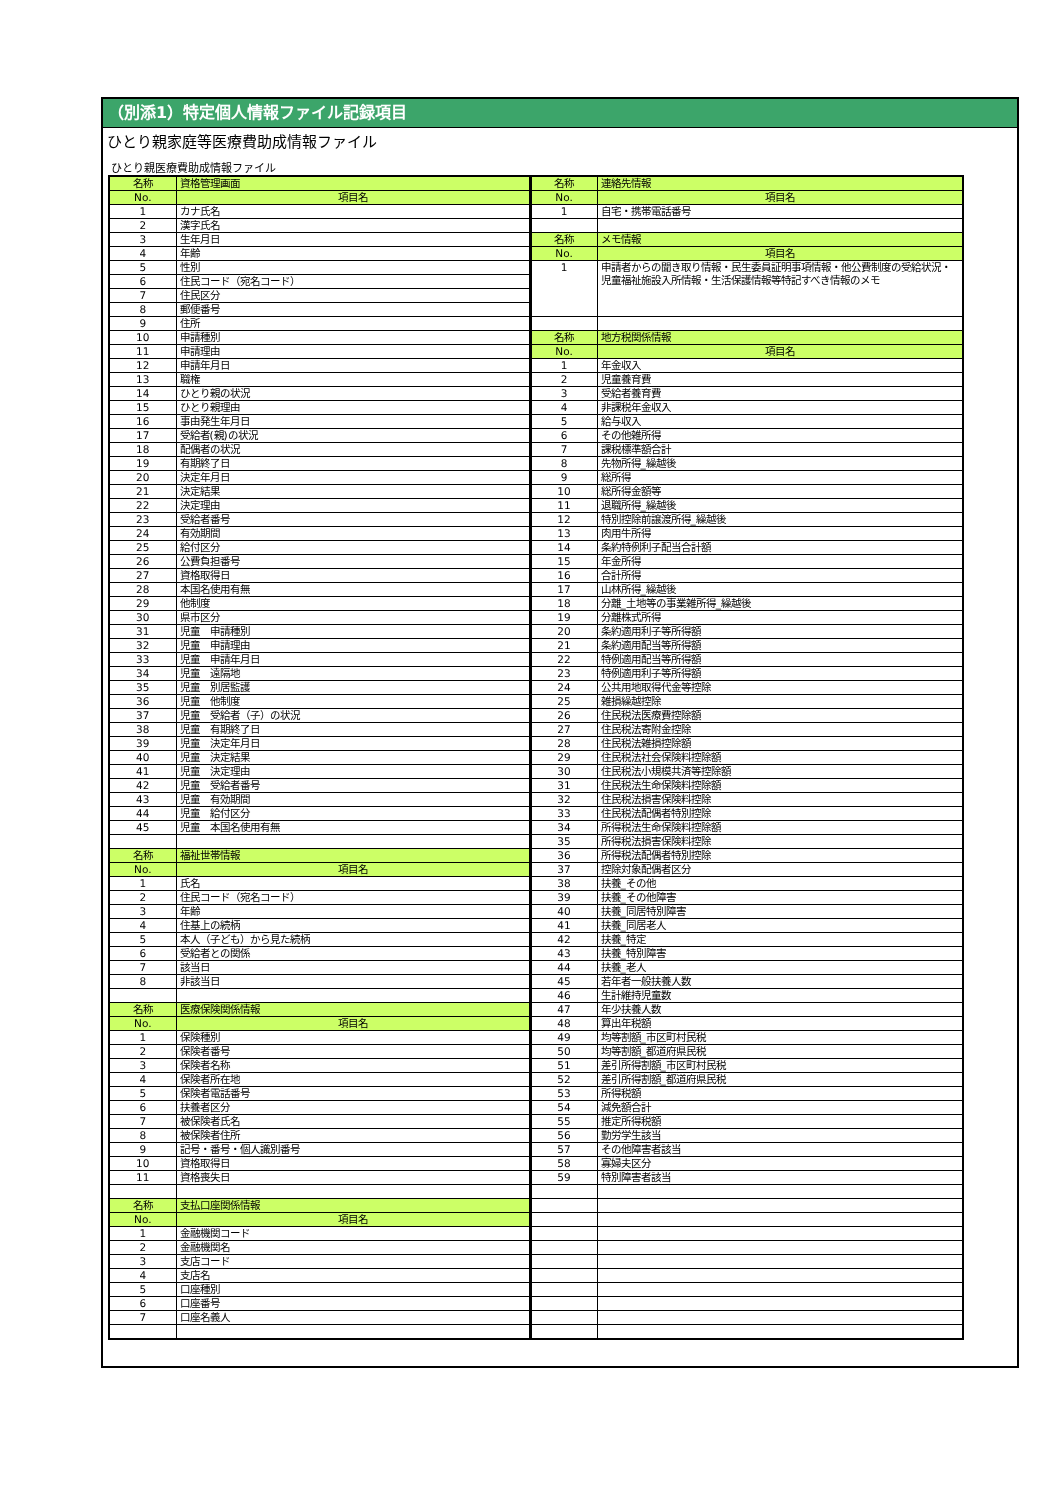（別添1）特定個人情報ファイル記録項目
ひとり親家庭等医療費助成情報ファイル
ひとり親医療費助成情報ファイル
| 名称 | 資格管理画面 | 名称 | 連絡先情報 |
| No. | 項目名 | No. | 項目名 |
| 1 | カナ氏名 | 1 | 自宅・携帯電話番号 |
| 2 | 漢字氏名 | | |
| 3 | 生年月日 | 名称 | メモ情報 |
| 4 | 年齢 | No. | 項目名 |
| 5 | 性別 | 1 | 申請者からの聞き取り情報・民生委員証明事項情報・他公費制度の受給状況・児童福祉施設入所情報・生活保護情報等特記すべき情報のメモ |
| 6 | 住民コード（宛名コード） | | |
| 7 | 住民区分 | | |
| 8 | 郵便番号 | | |
| 9 | 住所 | | |
| 10 | 申請種別 | 名称 | 地方税関係情報 |
| 11 | 申請理由 | No. | 項目名 |
| 12 | 申請年月日 | 1 | 年金収入 |
| 13 | 職権 | 2 | 児童養育費 |
| 14 | ひとり親の状況 | 3 | 受給者養育費 |
| 15 | ひとり親理由 | 4 | 非課税年金収入 |
| 16 | 事由発生年月日 | 5 | 給与収入 |
| 17 | 受給者(親)の状況 | 6 | その他雑所得 |
| 18 | 配偶者の状況 | 7 | 課税標準額合計 |
| 19 | 有期終了日 | 8 | 先物所得_繰越後 |
| 20 | 決定年月日 | 9 | 総所得 |
| 21 | 決定結果 | 10 | 総所得金額等 |
| 22 | 決定理由 | 11 | 退職所得_繰越後 |
| 23 | 受給者番号 | 12 | 特別控除前譲渡所得_繰越後 |
| 24 | 有効期間 | 13 | 肉用牛所得 |
| 25 | 給付区分 | 14 | 条約特例利子配当合計額 |
| 26 | 公費負担番号 | 15 | 年金所得 |
| 27 | 資格取得日 | 16 | 合計所得 |
| 28 | 本国名使用有無 | 17 | 山林所得_繰越後 |
| 29 | 他制度 | 18 | 分離_土地等の事業雑所得_繰越後 |
| 30 | 県市区分 | 19 | 分離株式所得 |
| 31 | 児童 申請種別 | 20 | 条約適用利子等所得額 |
| 32 | 児童 申請理由 | 21 | 条約適用配当等所得額 |
| 33 | 児童 申請年月日 | 22 | 特例適用配当等所得額 |
| 34 | 児童 遠隔地 | 23 | 特例適用利子等所得額 |
| 35 | 児童 別居監護 | 24 | 公共用地取得代金等控除 |
| 36 | 児童 他制度 | 25 | 雑損繰越控除 |
| 37 | 児童 受給者（子）の状況 | 26 | 住民税法医療費控除額 |
| 38 | 児童 有期終了日 | 27 | 住民税法寄附金控除 |
| 39 | 児童 決定年月日 | 28 | 住民税法雑損控除額 |
| 40 | 児童 決定結果 | 29 | 住民税法社会保険料控除額 |
| 41 | 児童 決定理由 | 30 | 住民税法小規模共済等控除額 |
| 42 | 児童 受給者番号 | 31 | 住民税法生命保険料控除額 |
| 43 | 児童 有効期間 | 32 | 住民税法損害保険料控除 |
| 44 | 児童 給付区分 | 33 | 住民税法配偶者特別控除 |
| 45 | 児童 本国名使用有無 | 34 | 所得税法生命保険料控除額 |
| | | 35 | 所得税法損害保険料控除 |
| 名称 | 福祉世帯情報 | 36 | 所得税法配偶者特別控除 |
| No. | 項目名 | 37 | 控除対象配偶者区分 |
| 1 | 氏名 | 38 | 扶養_その他 |
| 2 | 住民コード（宛名コード） | 39 | 扶養_その他障害 |
| 3 | 年齢 | 40 | 扶養_同居特別障害 |
| 4 | 住基上の続柄 | 41 | 扶養_同居老人 |
| 5 | 本人（子ども）から見た続柄 | 42 | 扶養_特定 |
| 6 | 受給者との関係 | 43 | 扶養_特別障害 |
| 7 | 該当日 | 44 | 扶養_老人 |
| 8 | 非該当日 | 45 | 若年者一般扶養人数 |
| | | 46 | 生計維持児童数 |
| 名称 | 医療保険関係情報 | 47 | 年少扶養人数 |
| No. | 項目名 | 48 | 算出年税額 |
| 1 | 保険種別 | 49 | 均等割額_市区町村民税 |
| 2 | 保険者番号 | 50 | 均等割額_都道府県民税 |
| 3 | 保険者名称 | 51 | 差引所得割額_市区町村民税 |
| 4 | 保険者所在地 | 52 | 差引所得割額_都道府県民税 |
| 5 | 保険者電話番号 | 53 | 所得税額 |
| 6 | 扶養者区分 | 54 | 減免額合計 |
| 7 | 被保険者氏名 | 55 | 推定所得税額 |
| 8 | 被保険者住所 | 56 | 勤労学生該当 |
| 9 | 記号・番号・個人識別番号 | 57 | その他障害者該当 |
| 10 | 資格取得日 | 58 | 寡婦夫区分 |
| 11 | 資格喪失日 | 59 | 特別障害者該当 |
| 名称 | 支払口座関係情報 | | |
| No. | 項目名 | | |
| 1 | 金融機関コード | | |
| 2 | 金融機関名 | | |
| 3 | 支店コード | | |
| 4 | 支店名 | | |
| 5 | 口座種別 | | |
| 6 | 口座番号 | | |
| 7 | 口座名義人 | | |